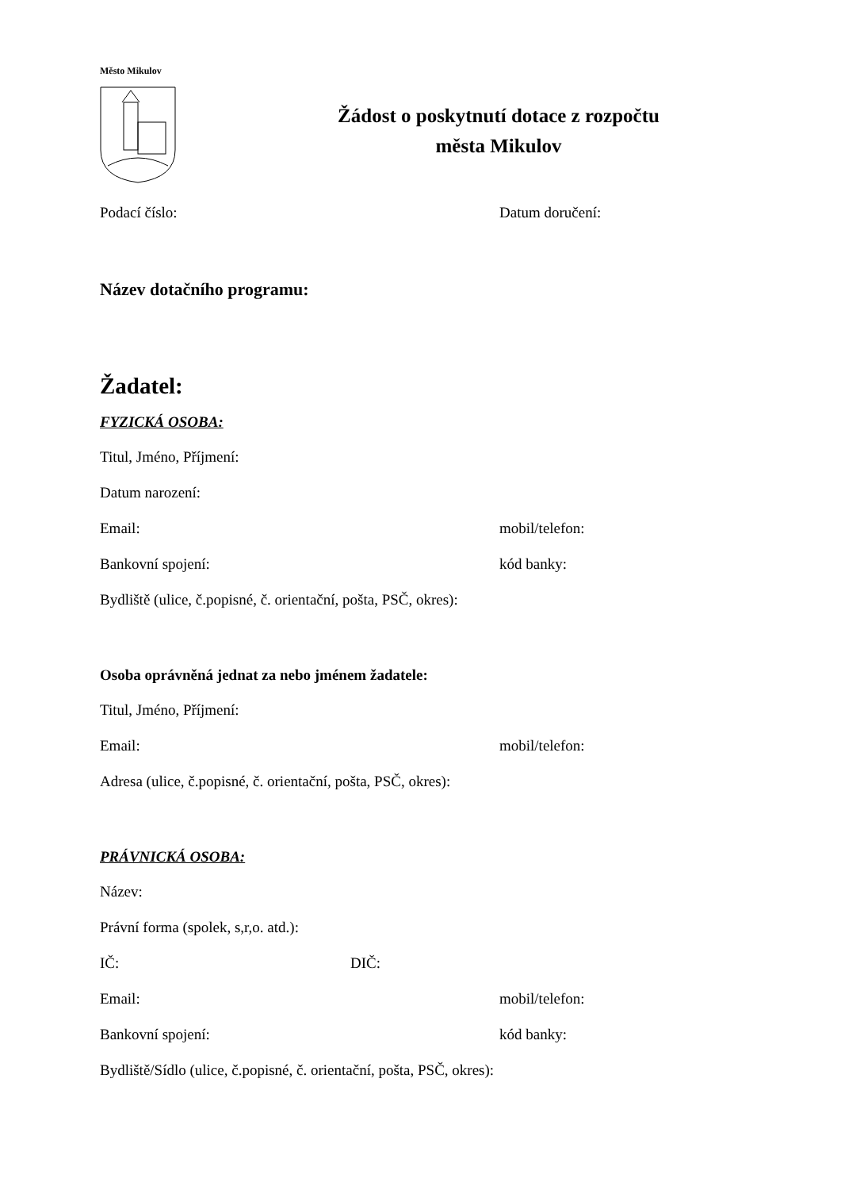Město Mikulov
Žádost o poskytnutí dotace z rozpočtu
města Mikulov
Podací číslo: Datum doručení:
Název dotačního programu:
Žadatel:
FYZICKÁ OSOBA:
Titul, Jméno, Příjmení:
Datum narození:
Email: mobil/telefon:
Bankovní spojení: kód banky:
Bydliště (ulice, č.popisné, č. orientační, pošta, PSČ, okres):
Osoba oprávněná jednat za nebo jménem žadatele:
Titul, Jméno, Příjmení:
Email: mobil/telefon:
Adresa (ulice, č.popisné, č. orientační, pošta, PSČ, okres):
PRÁVNICKÁ OSOBA:
Název:
Právní forma (spolek, s,r,o. atd.):
IČ: DIČ:
Email: mobil/telefon:
Bankovní spojení: kód banky:
Bydliště/Sídlo (ulice, č.popisné, č. orientační, pošta, PSČ, okres):